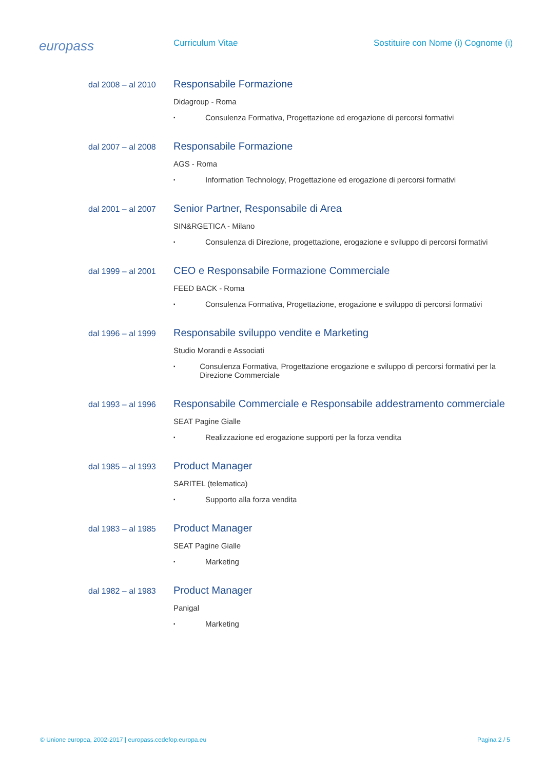europass
Curriculum Vitae Sostituire con Nome (i) Cognome (i)
dal 2008 – al 2010
Responsabile Formazione
Didagroup - Roma
▪ Consulenza Formativa, Progettazione ed erogazione di percorsi formativi
dal 2007 – al 2008
Responsabile Formazione
AGS - Roma
▪ Information Technology, Progettazione ed erogazione di percorsi formativi
dal 2001 – al 2007
Senior Partner, Responsabile di Area
SIN&RGETICA - Milano
▪ Consulenza di Direzione, progettazione, erogazione e sviluppo di percorsi formativi
dal 1999 – al 2001
CEO e Responsabile Formazione Commerciale
FEED BACK - Roma
▪ Consulenza Formativa, Progettazione, erogazione e sviluppo di percorsi formativi
dal 1996 – al 1999
Responsabile sviluppo vendite e Marketing
Studio Morandi e Associati
▪ Consulenza Formativa, Progettazione erogazione e sviluppo di percorsi formativi per la Direzione Commerciale
dal 1993 – al 1996
Responsabile Commerciale e Responsabile addestramento commerciale
SEAT Pagine Gialle
▪ Realizzazione ed erogazione supporti per la forza vendita
dal 1985 – al 1993
Product Manager
SARITEL (telematica)
▪ Supporto alla forza vendita
dal 1983 – al 1985
Product Manager
SEAT Pagine Gialle
▪ Marketing
dal 1982 – al 1983
Product Manager
Panigal
▪ Marketing
© Unione europea, 2002-2017 | europass.cedefop.europa.eu Pagina 2 / 5